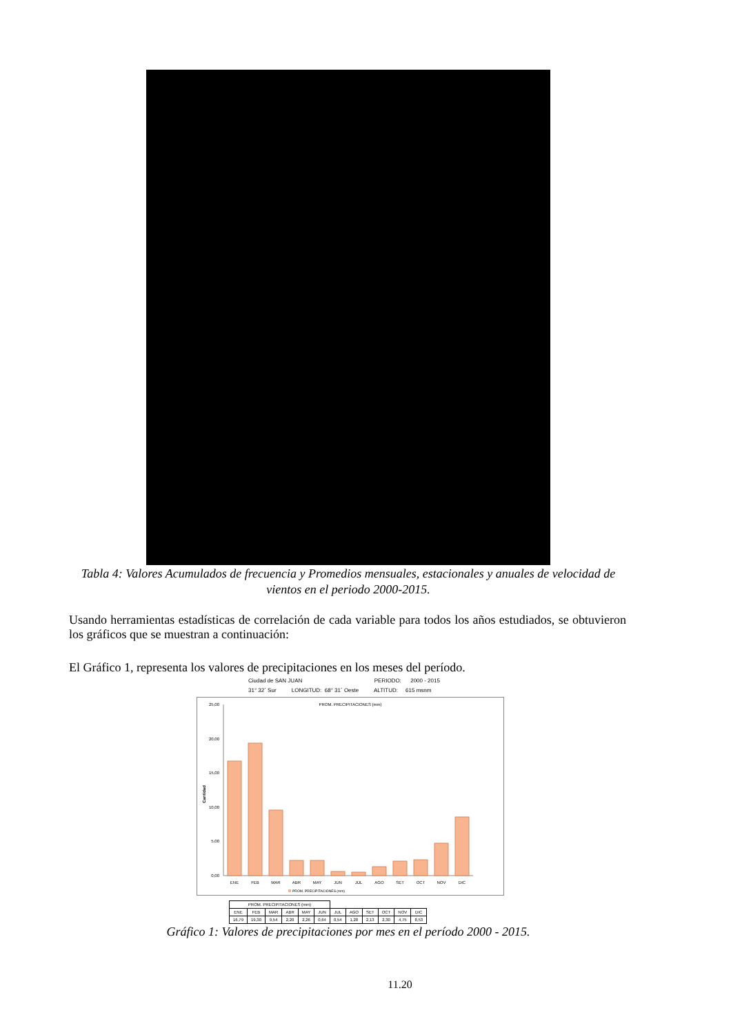Tabla 4: Valores Acumulados de frecuencia y Promedios mensuales, estacionales y anuales de velocidad de vientos en el periodo 2000-2015.
Usando herramientas estadísticas de correlación de cada variable para todos los años estudiados, se obtuvieron los gráficos que se muestran a continuación:
El Gráfico 1, representa los valores de precipitaciones en los meses del período.
Ciudad de SAN JUAN PERIODO: 2000 - 2015
31° 32´ Sur LONGITUD: 68° 31´ Oeste ALTITUD: 615 msnm
PROM. PRECIPITACIONES (mm)
Cantidad
0,00
5,00
10,00
15,00
20,00
25,00
ENE
FEB
MAR
ABR
MAY
JUN
JUL
AGO
SET
OCT
NOV
DIC
PROM. PRECIPITACIONES (mm)
| PROM. PRECIPITACIONES (mm) | | | | | | | | | | | |
| ENE | FEB | MAR | ABR | MAY | JUN | JUL | AGO | SET | OCT | NOV | DIC |
| 16,79 | 19,30 | 9,54 | 2,20 | 2,26 | 0,64 | 0,54 | 1,28 | 2,13 | 2,30 | 4,75 | 8,53 |
Gráfico 1: Valores de precipitaciones por mes en el período 2000 - 2015.
11.20